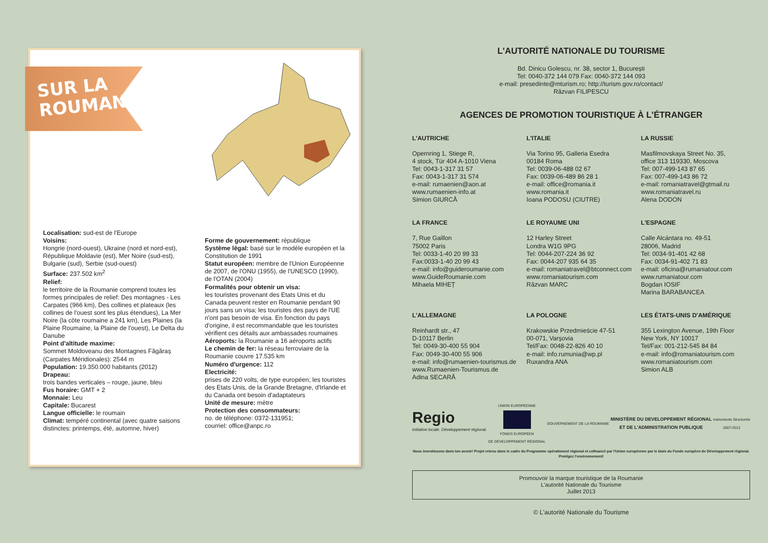SUR LA
ROUMANIE
Localisation: sud-est de l'Europe
Voisins:
Hongrie (nord-ouest), Ukraine (nord et nord-est), République Moldavie (est), Mer Noire (sud-est), Bulgarie (sud), Serbie (sud-ouest)
Surface: 237.502 km<sup>2</sup>
Relief:
le territoire de la Roumanie comprend toutes les formes principales de relief: Des montagnes - Les Carpates (966 km), Des collines et plateaux (les collines de l'ouest sont les plus étendues), La Mer Noire (la côte roumaine a 241 km), Les Plaines (la Plaine Roumaine, la Plaine de l'ouest), Le Delta du Danube
Point d'altitude maxime:
Sommet Moldoveanu des Montagnes Făgăraș (Carpates Méridionales): 2544 m
Population: 19.350.000 habitants (2012)
Drapeau:
trois bandes verticales – rouge, jaune, bleu
Fus horaire: GMT + 2
Monnaie: Leu
Capitale: Bucarest
Langue officielle: le roumain
Climat: tempéré continental (avec quatre saisons distinctes: printemps, été, automne, hiver)
Forme de gouvernement: république
Système légal: basé sur le modèle européen et la Constitution de 1991
Statut européen: membre de l'Union Européenne de 2007, de l'ONU (1955), de l'UNESCO (1990), de l'OTAN (2004)
Formalités pour obtenir un visa:
les touristes provenant des Etats Unis et du Canada peuvent rester en Roumanie pendant 90 jours sans un visa; les touristes des pays de l'UE n'ont pas besoin de visa. En fonction du pays d'origine, il est recommandable que les touristes vérifient ces détails aux ambassades roumaines
Aéroports: la Roumanie a 16 aéroports actifs
Le chemin de fer: la réseau ferroviaire de la Roumanie couvre 17.535 km
Numéro d'urgence: 112
Electricité:
prises de 220 volts, de type européen; les touristes des Etats Unis, de la Grande Bretagne, d'Irlande et du Canada ont besoin d'adaptateurs
Unité de mesure: mètre
Protection des consommateurs:
no. de téléphone: 0372-131951;
courriel: office@anpc.ro
L'AUTORITÉ NATIONALE DU TOURISME
Bd. Dinicu Golescu, nr. 38, sector 1, București
Tel: 0040-372 144 079 Fax: 0040-372 144 093
e-mail: presedinte@mturism.ro; http://turism.gov.ro/contact/
Răzvan FILIPESCU
AGENCES DE PROMOTION TOURISTIQUE À L'ÉTRANGER
L'AUTRICHE
Opernring 1, Stiege R,
4 stock, Tür 404 A-1010 Viena
Tel: 0043-1-317 31 57
Fax: 0043-1-317 31 574
e-mail: rumaenien@aon.at
www.rumaenien-info.at
Simion GIURCĂ
L'ITALIE
Via Torino 95, Galleria Esedra
00184 Roma
Tel: 0039-06-488 02 67
Fax: 0039-06-489 86 28 1
e-mail: office@romania.it
www.romania.it
Ioana PODOSU (CIUTRE)
LA RUSSIE
Masfilmovskaya Street No. 35,
office 313 119330, Moscova
Tel: 007-499-143 87 65
Fax: 007-499-143 86 72
e-mail: romaniatravel@gtmail.ru
www.romaniatravel.ru
Alena DODON
LA FRANCE
7, Rue Gaillon
75002 Paris
Tel: 0033-1-40 20 99 33
Fax:0033-1-40 20 99 43
e-mail: info@guideroumanie.com
www.GuideRoumanie.com
Mihaela MIHEȚ
LE ROYAUME UNI
12 Harley Street
Londra W1G 9PG
Tel: 0044-207-224 36 92
Fax: 0044-207 935 64 35
e-mail: romaniatravel@btconnect.com
www.romaniatourism.com
Răzvan MARC
L'ESPAGNE
Calle Alcántara no. 49-51
28006, Madrid
Tel: 0034-91-401 42 68
Fax: 0034-91-402 71 83
e-mail: oficina@rumaniatour.com
www.rumaniatour.com
Bogdan IOSIF
Marina BARABANCEA
L'ALLEMAGNE
Reinhardt str., 47
D-10117 Berlin
Tel: 0049-30-400 55 904
Fax: 0049-30-400 55 906
e-mail: info@rumaenien-tourismus.de
www.Rumaenien-Tourismus.de
Adina SECARĂ
LA POLOGNE
Krakowskie Przedmieście 47-51
00-071, Varșovia
Tel/Fax: 0048-22-826 40 10
e-mail: info.rumunia@wp.pl
Ruxandra ANA
LES ÉTATS-UNIS D'AMÉRIQUE
355 Lexington Avenue, 19th Floor
New York, NY 10017
Tel/Fax: 001-212-545 84 84
e-mail: info@romaniatourism.com
www.romaniatourism.com
Simion ALB
Regio
Initiative locale. Développement régional.
UNION EUROPÉENNE
FONDS EUROPÉEN
DE DÉVELOPPEMENT RÉGIONAL
GOUVERNEMENT DE LA ROUMANIE
MINISTÈRE DU DEVELOPPEMENT RÉGIONAL
ET DE L'ADMINISTRATION PUBLIQUE
Instruments Structurels
2007-2013
Nous investissons dans ton avenir! Projet retenu dans le cadre du Programme opérationnel régional et cofinancé par l'Union européenne par le biais du Fonds européen de Développement régional.
Protégez l'environnement!
Promouvoir la marque touristique de la Roumanie
L'autorité Nationale du Tourisme
Juillet 2013
© L'autorité Nationale du Tourisme